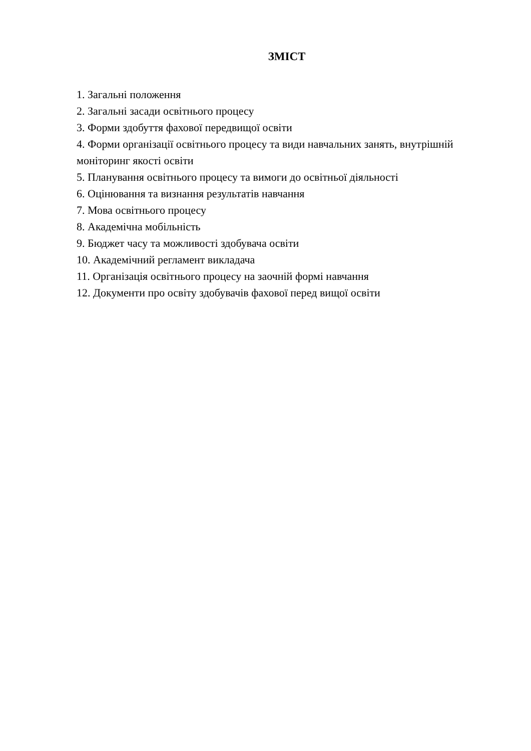ЗМІСТ
1. Загальні положення
2. Загальні засади освітнього процесу
3. Форми здобуття фахової передвищої освіти
4. Форми організації освітнього процесу та види навчальних занять, внутрішній моніторинг якості освіти
5. Планування освітнього процесу та вимоги до освітньої діяльності
6. Оцінювання та визнання результатів навчання
7. Мова освітнього процесу
8. Академічна мобільність
9. Бюджет часу та можливості здобувача освіти
10. Академічний регламент викладача
11. Організація освітнього процесу на заочній формі навчання
12. Документи про освіту здобувачів фахової перед вищої освіти